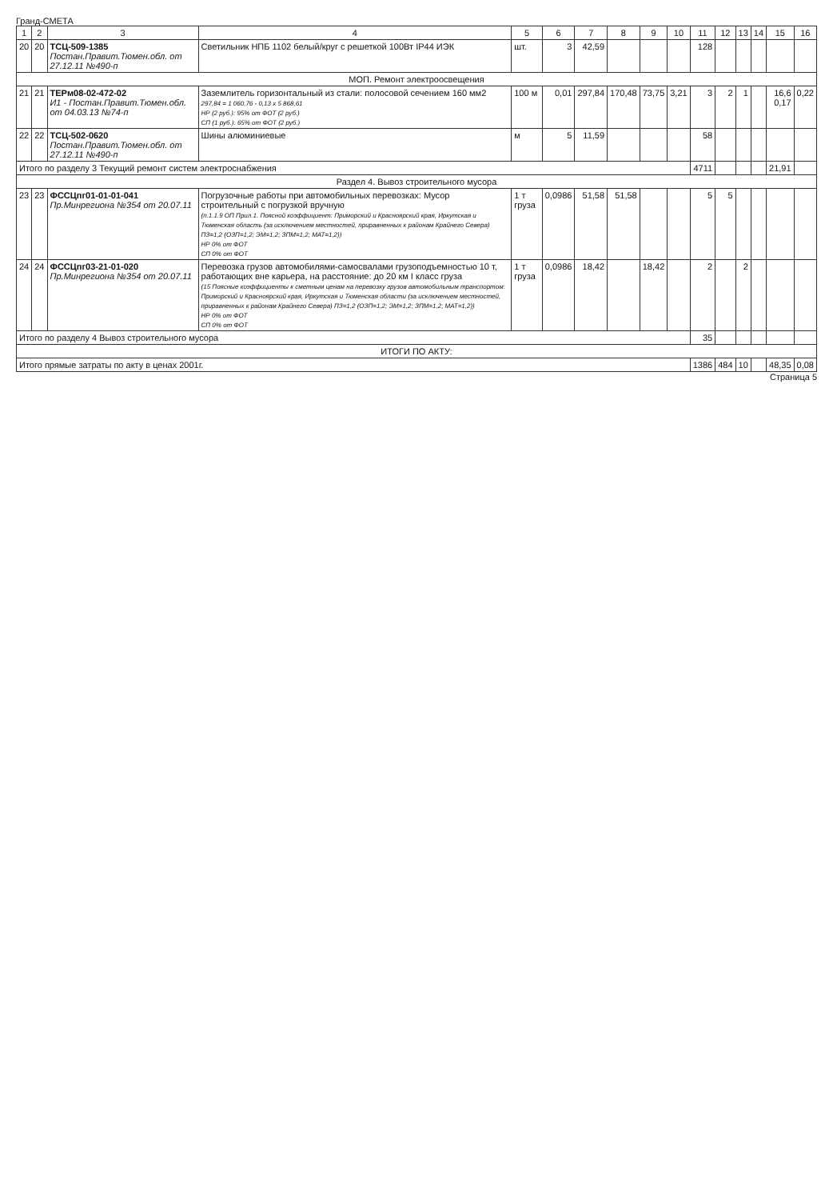Гранд-СМЕТА
| 1 | 2 | 3 | 4 | 5 | 6 | 7 | 8 | 9 | 10 | 11 | 12 | 13 | 14 | 15 | 16 |
| --- | --- | --- | --- | --- | --- | --- | --- | --- | --- | --- | --- | --- | --- | --- | --- |
| 20 | 20 | ТСЦ-509-1385 Постан.Правит.Тюмен.обл. от 27.12.11 №490-п | Светильник НПБ 1102 белый/круг с решеткой 100Вт IP44 ИЭК | шт. | 3 | 42,59 | | | | 128 | | | | | |
| МОП. Ремонт электроосвещения | | | | | | | | | | | | | | | |
| 21 | 21 | ТЕРм08-02-472-02 И1 - Постан.Правит.Тюмен.обл. от 04.03.13 №74-п | Заземлитель горизонтальный из стали: полосовой сечением 160 мм2 297,84 = 1 060,76 - 0,13 x 5 868,61 НР (2 руб.): 95% от ФОТ (2 руб.) СП (1 руб.): 65% от ФОТ (2 руб.) | 100 м | 0,01 | 297,84 | 170,48 | 73,75 | 3,21 | 3 | 2 | 1 | | 16,6 0,17 | 0,22 |
| 22 | 22 | ТСЦ-502-0620 Постан.Правит.Тюмен.обл. от 27.12.11 №490-п | Шины алюминиевые | м | 5 | 11,59 | | | | 58 | | | | | |
| Итого по разделу 3 Текущий ремонт систем электроснабжения | | | | | | | | | | 4711 | | | | 21,91 | |
| Раздел 4. Вывоз строительного мусора | | | | | | | | | | | | | | | |
| 23 | 23 | ФССЦпг01-01-01-041 Пр.Минрегиона №354 от 20.07.11 | Погрузочные работы при автомобильных перевозках: Мусор строительный с погрузкой вручную (п.1.1.9 ОП Прил.1. Поясной коэффициент: Приморский и Красноярский края, Иркутская и Тюменская область (за исключением местностей, приравненных к районам Крайнего Севера) ПЗ=1,2 (ОЗП=1,2; ЭМ=1,2; ЗПМ=1,2; МАТ=1,2)) НР 0% от ФОТ СП 0% от ФОТ | 1 т груза | 0,0986 | 51,58 | 51,58 | | | 5 | 5 | | | | |
| 24 | 24 | ФССЦпг03-21-01-020 Пр.Минрегиона №354 от 20.07.11 | Перевозка грузов автомобилями-самосвалами грузоподъемностью 10 т, работающих вне карьера, на расстояние: до 20 км I класс груза (15 Поясные коэффициенты к сметным ценам на перевозку грузов автомобильным транспортом: Приморский и Красноярский края, Иркутская и Тюменская области (за исключением местностей, приравненных к районам Крайнего Севера) ПЗ=1,2 (ОЗП=1,2; ЭМ=1,2; ЗПМ=1,2; МАТ=1,2)) НР 0% от ФОТ СП 0% от ФОТ | 1 т груза | 0,0986 | 18,42 | | 18,42 | | 2 | | 2 | | | |
| Итого по разделу 4 Вывоз строительного мусора | | | | | | | | | | 35 | | | | | |
| ИТОГИ ПО АКТУ: | | | | | | | | | | | | | | | |
| Итого прямые затраты по акту в ценах 2001г. | | | | | | | | | | 1386 | 484 | 10 | | 48,35 | 0,08 |
Страница 5